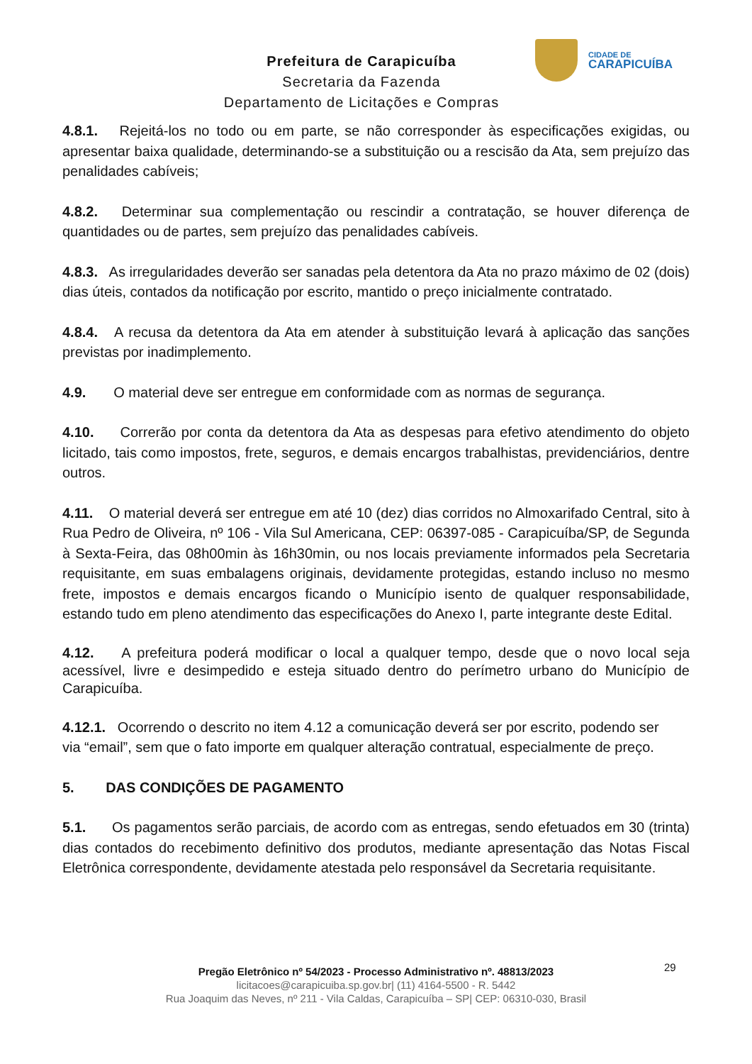Prefeitura de Carapicuíba
Secretaria da Fazenda
Departamento de Licitações e Compras
CIDADE DE
CARAPICUÍBA
4.8.1. Rejeitá-los no todo ou em parte, se não corresponder às especificações exigidas, ou apresentar baixa qualidade, determinando-se a substituição ou a rescisão da Ata, sem prejuízo das penalidades cabíveis;
4.8.2. Determinar sua complementação ou rescindir a contratação, se houver diferença de quantidades ou de partes, sem prejuízo das penalidades cabíveis.
4.8.3. As irregularidades deverão ser sanadas pela detentora da Ata no prazo máximo de 02 (dois) dias úteis, contados da notificação por escrito, mantido o preço inicialmente contratado.
4.8.4. A recusa da detentora da Ata em atender à substituição levará à aplicação das sanções previstas por inadimplemento.
4.9. O material deve ser entregue em conformidade com as normas de segurança.
4.10. Correrão por conta da detentora da Ata as despesas para efetivo atendimento do objeto licitado, tais como impostos, frete, seguros, e demais encargos trabalhistas, previdenciários, dentre outros.
4.11. O material deverá ser entregue em até 10 (dez) dias corridos no Almoxarifado Central, sito à Rua Pedro de Oliveira, nº 106 - Vila Sul Americana, CEP: 06397-085 - Carapicuíba/SP, de Segunda à Sexta-Feira, das 08h00min às 16h30min, ou nos locais previamente informados pela Secretaria requisitante, em suas embalagens originais, devidamente protegidas, estando incluso no mesmo frete, impostos e demais encargos ficando o Município isento de qualquer responsabilidade, estando tudo em pleno atendimento das especificações do Anexo I, parte integrante deste Edital.
4.12. A prefeitura poderá modificar o local a qualquer tempo, desde que o novo local seja acessível, livre e desimpedido e esteja situado dentro do perímetro urbano do Município de Carapicuíba.
4.12.1. Ocorrendo o descrito no item 4.12 a comunicação deverá ser por escrito, podendo ser via “email”, sem que o fato importe em qualquer alteração contratual, especialmente de preço.
5. DAS CONDIÇÕES DE PAGAMENTO
5.1. Os pagamentos serão parciais, de acordo com as entregas, sendo efetuados em 30 (trinta) dias contados do recebimento definitivo dos produtos, mediante apresentação das Notas Fiscal Eletrônica correspondente, devidamente atestada pelo responsável da Secretaria requisitante.
29
Pregão Eletrônico nº 54/2023 - Processo Administrativo nº. 48813/2023
licitacoes@carapicuiba.sp.gov.br| (11) 4164-5500 - R. 5442
Rua Joaquim das Neves, nº 211 - Vila Caldas, Carapicuíba – SP| CEP: 06310-030, Brasil